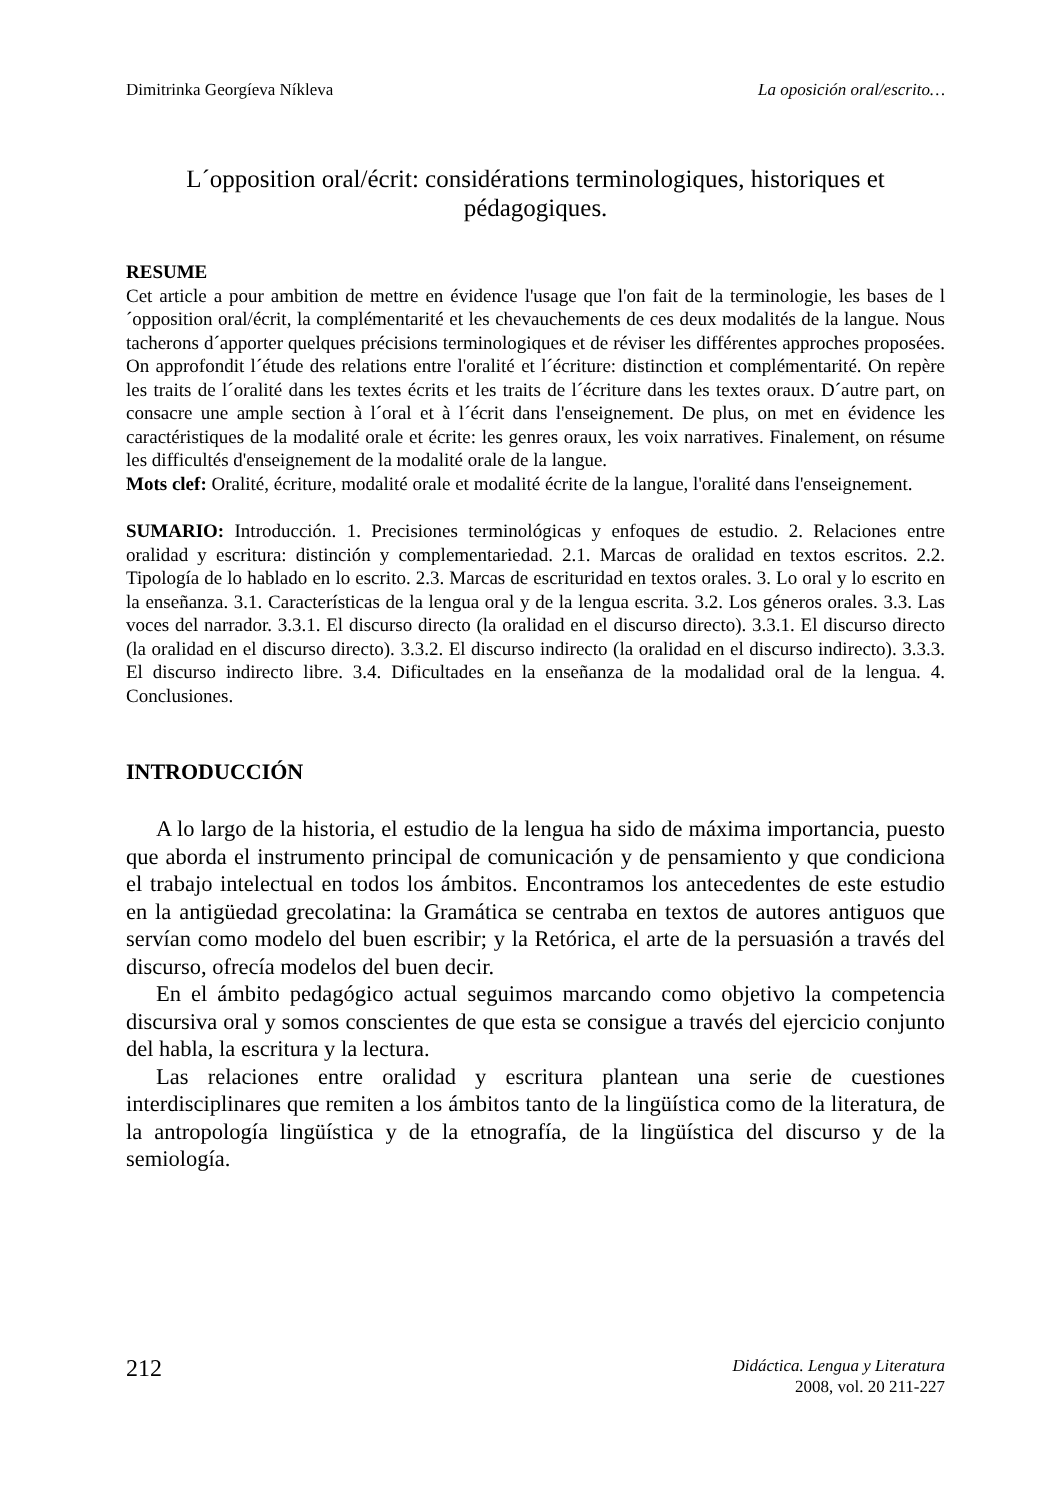Dimitrinka Georgíeva Níkleva La oposición oral/escrito…
L´opposition oral/écrit: considérations terminologiques, historiques et pédagogiques.
RESUME
Cet article a pour ambition de mettre en évidence l'usage que l'on fait de la terminologie, les bases de l´opposition oral/écrit, la complémentarité et les chevauchements de ces deux modalités de la langue. Nous tacherons d´apporter quelques précisions terminologiques et de réviser les différentes approches proposées. On approfondit l´étude des relations entre l'oralité et l´écriture: distinction et complémentarité. On repère les traits de l´oralité dans les textes écrits et les traits de l´écriture dans les textes oraux. D´autre part, on consacre une ample section à l´oral et à l´écrit dans l'enseignement. De plus, on met en évidence les caractéristiques de la modalité orale et écrite: les genres oraux, les voix narratives. Finalement, on résume les difficultés d'enseignement de la modalité orale de la langue.
Mots clef: Oralité, écriture, modalité orale et modalité écrite de la langue, l'oralité dans l'enseignement.
SUMARIO: Introducción. 1. Precisiones terminológicas y enfoques de estudio. 2. Relaciones entre oralidad y escritura: distinción y complementariedad. 2.1. Marcas de oralidad en textos escritos. 2.2. Tipología de lo hablado en lo escrito. 2.3. Marcas de escrituridad en textos orales. 3. Lo oral y lo escrito en la enseñanza. 3.1. Características de la lengua oral y de la lengua escrita. 3.2. Los géneros orales. 3.3. Las voces del narrador. 3.3.1. El discurso directo (la oralidad en el discurso directo). 3.3.1. El discurso directo (la oralidad en el discurso directo). 3.3.2. El discurso indirecto (la oralidad en el discurso indirecto). 3.3.3. El discurso indirecto libre. 3.4. Dificultades en la enseñanza de la modalidad oral de la lengua. 4. Conclusiones.
INTRODUCCIÓN
A lo largo de la historia, el estudio de la lengua ha sido de máxima importancia, puesto que aborda el instrumento principal de comunicación y de pensamiento y que condiciona el trabajo intelectual en todos los ámbitos. Encontramos los antecedentes de este estudio en la antigüedad grecolatina: la Gramática se centraba en textos de autores antiguos que servían como modelo del buen escribir; y la Retórica, el arte de la persuasión a través del discurso, ofrecía modelos del buen decir.
En el ámbito pedagógico actual seguimos marcando como objetivo la competencia discursiva oral y somos conscientes de que esta se consigue a través del ejercicio conjunto del habla, la escritura y la lectura.
Las relaciones entre oralidad y escritura plantean una serie de cuestiones interdisciplinares que remiten a los ámbitos tanto de la lingüística como de la literatura, de la antropología lingüística y de la etnografía, de la lingüística del discurso y de la semiología.
212 Didáctica. Lengua y Literatura
2008, vol. 20 211-227